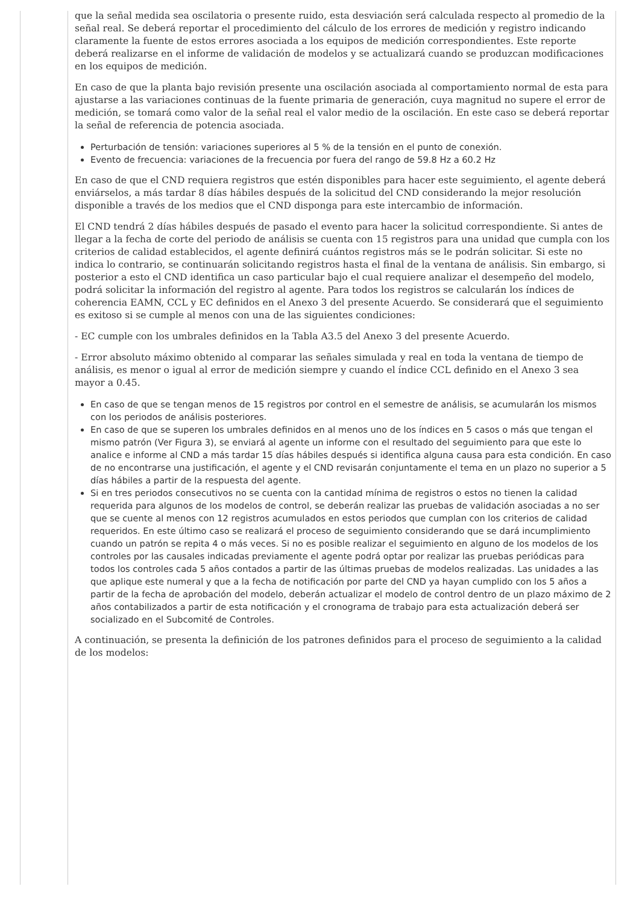que la señal medida sea oscilatoria o presente ruido, esta desviación será calculada respecto al promedio de la señal real. Se deberá reportar el procedimiento del cálculo de los errores de medición y registro indicando claramente la fuente de estos errores asociada a los equipos de medición correspondientes. Este reporte deberá realizarse en el informe de validación de modelos y se actualizará cuando se produzcan modificaciones en los equipos de medición.
En caso de que la planta bajo revisión presente una oscilación asociada al comportamiento normal de esta para ajustarse a las variaciones continuas de la fuente primaria de generación, cuya magnitud no supere el error de medición, se tomará como valor de la señal real el valor medio de la oscilación. En este caso se deberá reportar la señal de referencia de potencia asociada.
Perturbación de tensión: variaciones superiores al 5 % de la tensión en el punto de conexión.
Evento de frecuencia: variaciones de la frecuencia por fuera del rango de 59.8 Hz a 60.2 Hz
En caso de que el CND requiera registros que estén disponibles para hacer este seguimiento, el agente deberá enviárselos, a más tardar 8 días hábiles después de la solicitud del CND considerando la mejor resolución disponible a través de los medios que el CND disponga para este intercambio de información.
El CND tendrá 2 días hábiles después de pasado el evento para hacer la solicitud correspondiente. Si antes de llegar a la fecha de corte del periodo de análisis se cuenta con 15 registros para una unidad que cumpla con los criterios de calidad establecidos, el agente definirá cuántos registros más se le podrán solicitar. Si este no indica lo contrario, se continuarán solicitando registros hasta el final de la ventana de análisis. Sin embargo, si posterior a esto el CND identifica un caso particular bajo el cual requiere analizar el desempeño del modelo, podrá solicitar la información del registro al agente. Para todos los registros se calcularán los índices de coherencia EAMN, CCL y EC definidos en el Anexo 3 del presente Acuerdo. Se considerará que el seguimiento es exitoso si se cumple al menos con una de las siguientes condiciones:
- EC cumple con los umbrales definidos en la Tabla A3.5 del Anexo 3 del presente Acuerdo.
- Error absoluto máximo obtenido al comparar las señales simulada y real en toda la ventana de tiempo de análisis, es menor o igual al error de medición siempre y cuando el índice CCL definido en el Anexo 3 sea mayor a 0.45.
En caso de que se tengan menos de 15 registros por control en el semestre de análisis, se acumularán los mismos con los periodos de análisis posteriores.
En caso de que se superen los umbrales definidos en al menos uno de los índices en 5 casos o más que tengan el mismo patrón (Ver Figura 3), se enviará al agente un informe con el resultado del seguimiento para que este lo analice e informe al CND a más tardar 15 días hábiles después si identifica alguna causa para esta condición. En caso de no encontrarse una justificación, el agente y el CND revisarán conjuntamente el tema en un plazo no superior a 5 días hábiles a partir de la respuesta del agente.
Si en tres periodos consecutivos no se cuenta con la cantidad mínima de registros o estos no tienen la calidad requerida para algunos de los modelos de control, se deberán realizar las pruebas de validación asociadas a no ser que se cuente al menos con 12 registros acumulados en estos periodos que cumplan con los criterios de calidad requeridos. En este último caso se realizará el proceso de seguimiento considerando que se dará incumplimiento cuando un patrón se repita 4 o más veces. Si no es posible realizar el seguimiento en alguno de los modelos de los controles por las causales indicadas previamente el agente podrá optar por realizar las pruebas periódicas para todos los controles cada 5 años contados a partir de las últimas pruebas de modelos realizadas. Las unidades a las que aplique este numeral y que a la fecha de notificación por parte del CND ya hayan cumplido con los 5 años a partir de la fecha de aprobación del modelo, deberán actualizar el modelo de control dentro de un plazo máximo de 2 años contabilizados a partir de esta notificación y el cronograma de trabajo para esta actualización deberá ser socializado en el Subcomité de Controles.
A continuación, se presenta la definición de los patrones definidos para el proceso de seguimiento a la calidad de los modelos: